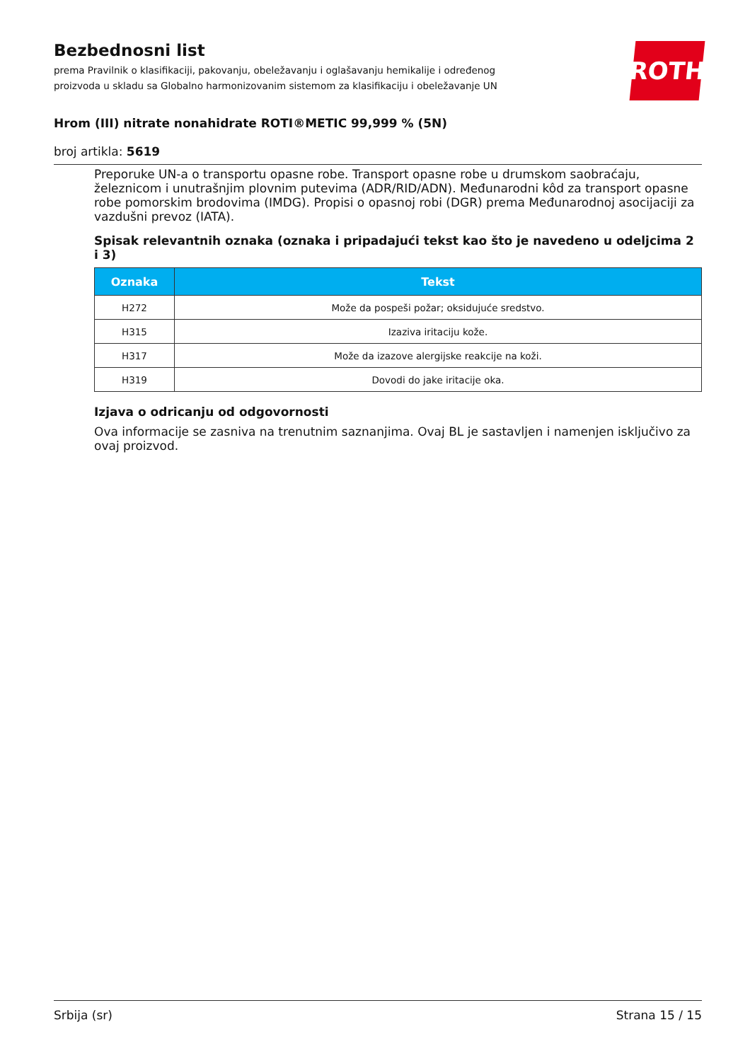ROTH
Bezbednosni list
prema Pravilnik o klasifikaciji, pakovanju, obeležavanju i oglašavanju hemikalije i određenog proizvoda u skladu sa Globalno harmonizovanim sistemom za klasifikaciju i obeležavanje UN
Hrom (III) nitrate nonahidrate ROTI®METIC 99,999 % (5N)
broj artikla: 5619
Preporuke UN-a o transportu opasne robe. Transport opasne robe u drumskom saobraćaju, železnicom i unutrašnjim plovnim putevima (ADR/RID/ADN). Međunarodni kôd za transport opasne robe pomorskim brodovima (IMDG). Propisi o opasnoj robi (DGR) prema Međunarodnoj asocijaciji za vazdušni prevoz (IATA).
Spisak relevantnih oznaka (oznaka i pripadajući tekst kao što je navedeno u odeljcima 2 i 3)
| Oznaka | Tekst |
| --- | --- |
| H272 | Može da pospeši požar; oksidujuće sredstvo. |
| H315 | Izaziva iritaciju kože. |
| H317 | Može da izazove alergijske reakcije na koži. |
| H319 | Dovodi do jake iritacije oka. |
Izjava o odricanju od odgovornosti
Ova informacije se zasniva na trenutnim saznanjima. Ovaj BL je sastavljen i namenjen isključivo za ovaj proizvod.
Srbija (sr) Strana 15 / 15